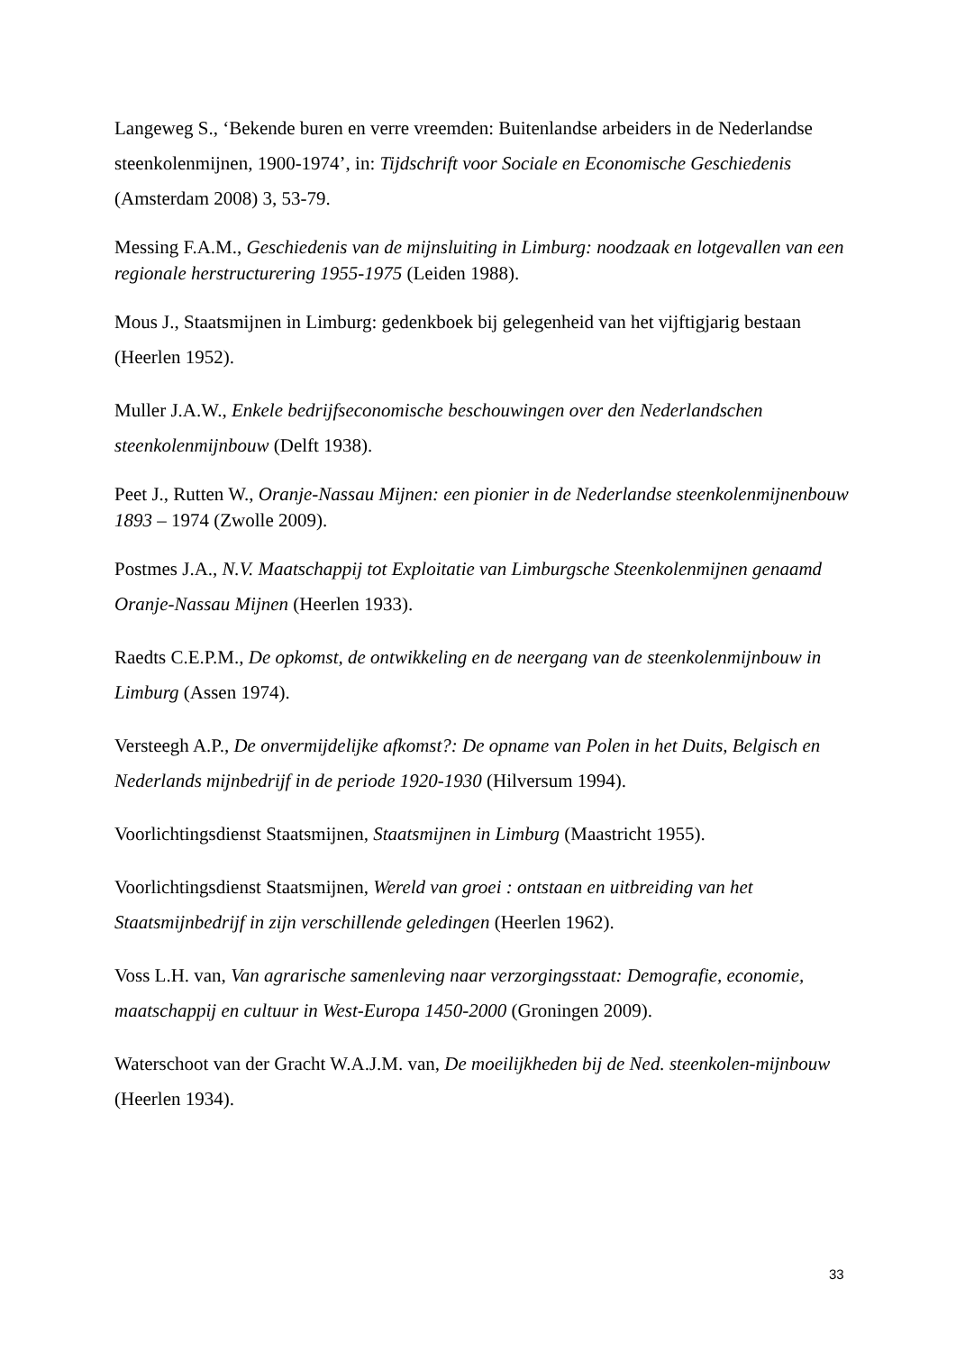Langeweg S., ‘Bekende buren en verre vreemden: Buitenlandse arbeiders in de Nederlandse steenkolenmijnen, 1900-1974’, in: Tijdschrift voor Sociale en Economische Geschiedenis (Amsterdam 2008) 3, 53-79.
Messing F.A.M., Geschiedenis van de mijnsluiting in Limburg: noodzaak en lotgevallen van een regionale herstructurering 1955-1975 (Leiden 1988).
Mous J., Staatsmijnen in Limburg: gedenkboek bij gelegenheid van het vijftigjarig bestaan (Heerlen 1952).
Muller J.A.W., Enkele bedrijfseconomische beschouwingen over den Nederlandschen steenkolenmijnbouw (Delft 1938).
Peet J., Rutten W., Oranje-Nassau Mijnen: een pionier in de Nederlandse steenkolenmijnenbouw 1893 – 1974 (Zwolle 2009).
Postmes J.A., N.V. Maatschappij tot Exploitatie van Limburgsche Steenkolenmijnen genaamd Oranje-Nassau Mijnen (Heerlen 1933).
Raedts C.E.P.M., De opkomst, de ontwikkeling en de neergang van de steenkolenmijnbouw in Limburg (Assen 1974).
Versteegh A.P., De onvermijdelijke afkomst?: De opname van Polen in het Duits, Belgisch en Nederlands mijnbedrijf in de periode 1920-1930 (Hilversum 1994).
Voorlichtingsdienst Staatsmijnen, Staatsmijnen in Limburg (Maastricht 1955).
Voorlichtingsdienst Staatsmijnen, Wereld van groei : ontstaan en uitbreiding van het Staatsmijnbedrijf in zijn verschillende geledingen (Heerlen 1962).
Voss L.H. van, Van agrarische samenleving naar verzorgingsstaat: Demografie, economie, maatschappij en cultuur in West-Europa 1450-2000 (Groningen 2009).
Waterschoot van der Gracht W.A.J.M. van, De moeilijkheden bij de Ned. steenkolen-mijnbouw (Heerlen 1934).
33